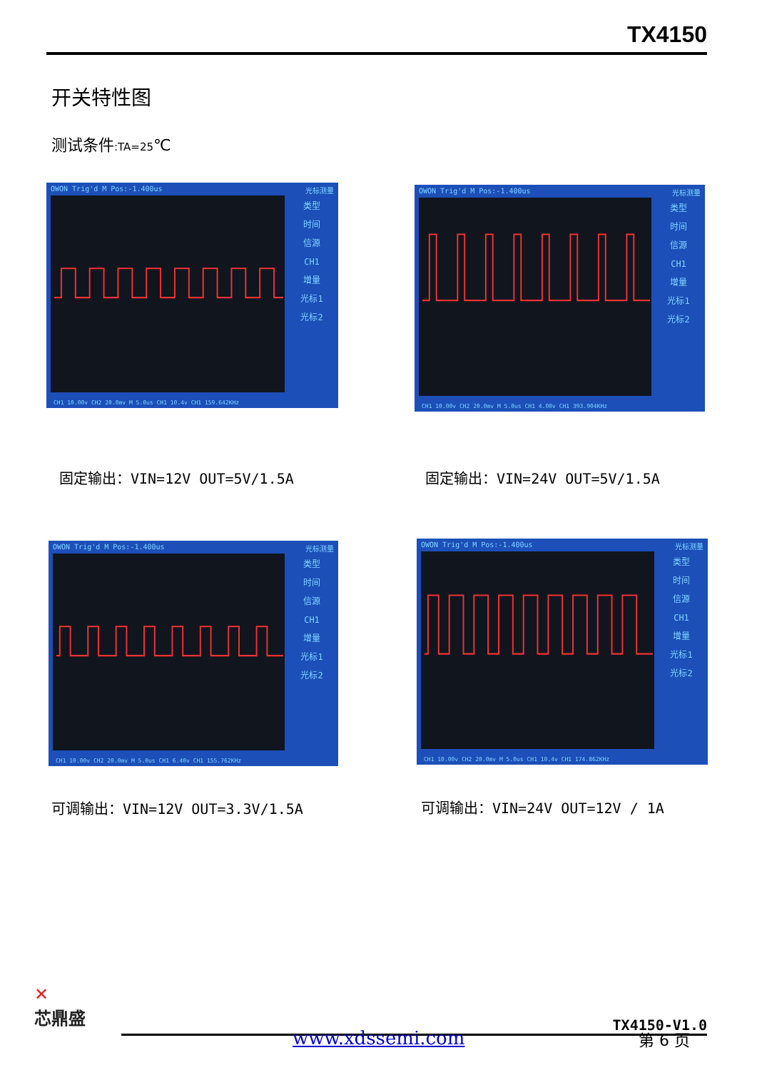TX4150
开关特性图
测试条件:TA=25℃
OWON Trig'd M Pos:-1.400us 光标测量
类型
时间
信源
CH1
增量
光标1
光标2
CH1 10.00v CH2 20.0mv M 5.0us CH1 10.4v CH1 159.642KHz
OWON Trig'd M Pos:-1.400us 光标测量
类型
时间
信源
CH1
增量
光标1
光标2
CH1 10.00v CH2 20.0mv M 5.0us CH1 4.00v CH1 393.904KHz
固定输出：VIN=12V OUT=5V/1.5A 固定输出：VIN=24V OUT=5V/1.5A
OWON Trig'd M Pos:-1.400us 光标测量
类型
时间
信源
CH1
增量
光标1
光标2
CH1 10.00v CH2 20.0mv M 5.0us CH1 6.40v CH1 155.762KHz
OWON Trig'd M Pos:-1.400us 光标测量
类型
时间
信源
CH1
增量
光标1
光标2
CH1 10.00v CH2 20.0mv M 5.0us CH1 10.4v CH1 174.862KHz
可调输出：VIN=12V OUT=3.3V/1.5A 可调输出：VIN=24V OUT=12V / 1A
✕
芯鼎盛
TX4150-V1.0
www.xdssemi.com 第 6 页